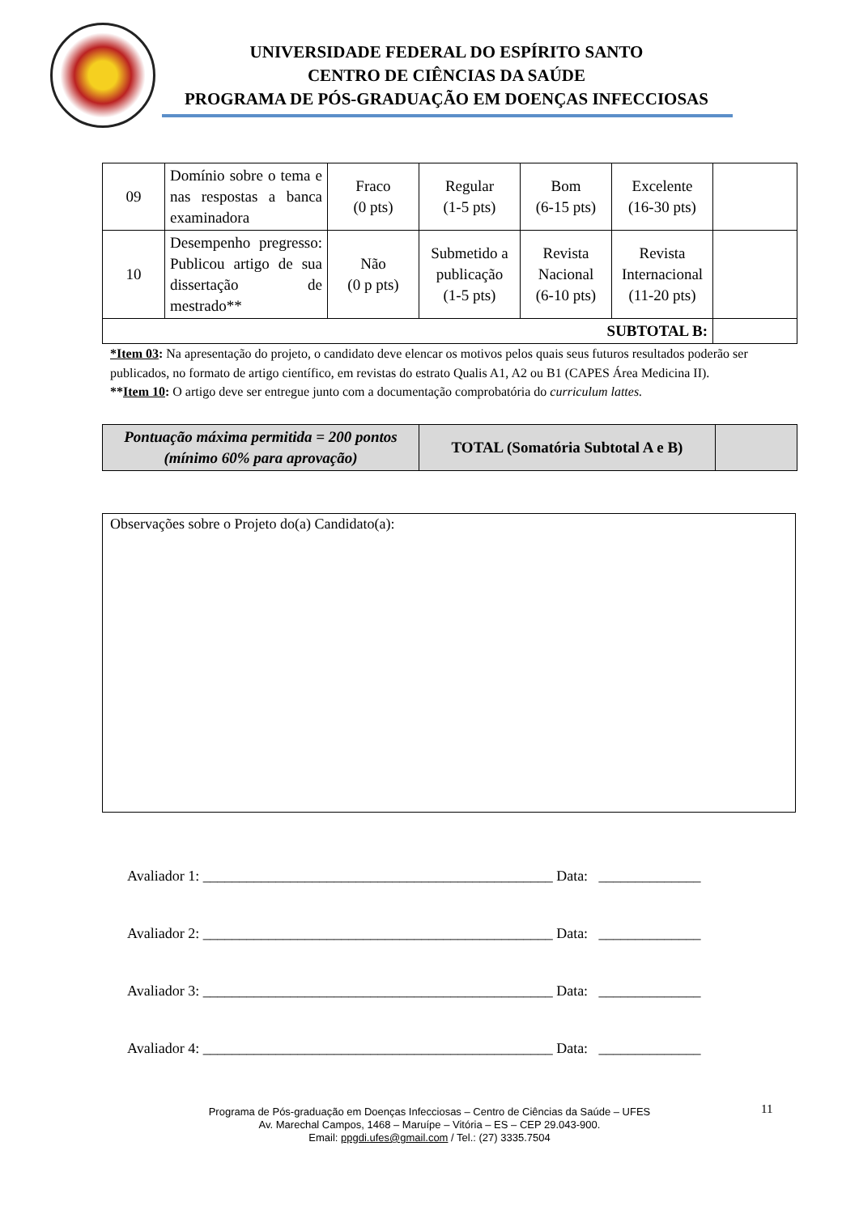UNIVERSIDADE FEDERAL DO ESPÍRITO SANTO
CENTRO DE CIÊNCIAS DA SAÚDE
PROGRAMA DE PÓS-GRADUAÇÃO EM DOENÇAS INFECCIOSAS
| 09 | Domínio sobre o tema e nas respostas a banca examinadora | Fraco (0 pts) | Regular (1-5 pts) | Bom (6-15 pts) | Excelente (16-30 pts) | |
| 10 | Desempenho pregresso: Publicou artigo de sua dissertação de mestrado** | Não (0 p pts) | Submetido a publicação (1-5 pts) | Revista Nacional (6-10 pts) | Revista Internacional (11-20 pts) | |
| SUBTOTAL B: | | | | | | |
*Item 03: Na apresentação do projeto, o candidato deve elencar os motivos pelos quais seus futuros resultados poderão ser publicados, no formato de artigo científico, em revistas do estrato Qualis A1, A2 ou B1 (CAPES Área Medicina II).
**Item 10: O artigo deve ser entregue junto com a documentação comprobatória do curriculum lattes.
| Pontuação máxima permitida = 200 pontos (mínimo 60% para aprovação) | TOTAL (Somatória Subtotal A e B) | |
Observações sobre o Projeto do(a) Candidato(a):
Avaliador 1: ________________________________________________ Data: ______________
Avaliador 2: ________________________________________________ Data: ______________
Avaliador 3: ________________________________________________ Data: ______________
Avaliador 4: ________________________________________________ Data: ______________
11
Programa de Pós-graduação em Doenças Infecciosas – Centro de Ciências da Saúde – UFES
Av. Marechal Campos, 1468 – Maruípe – Vitória – ES – CEP 29.043-900.
Email: ppgdi.ufes@gmail.com / Tel.: (27) 3335.7504